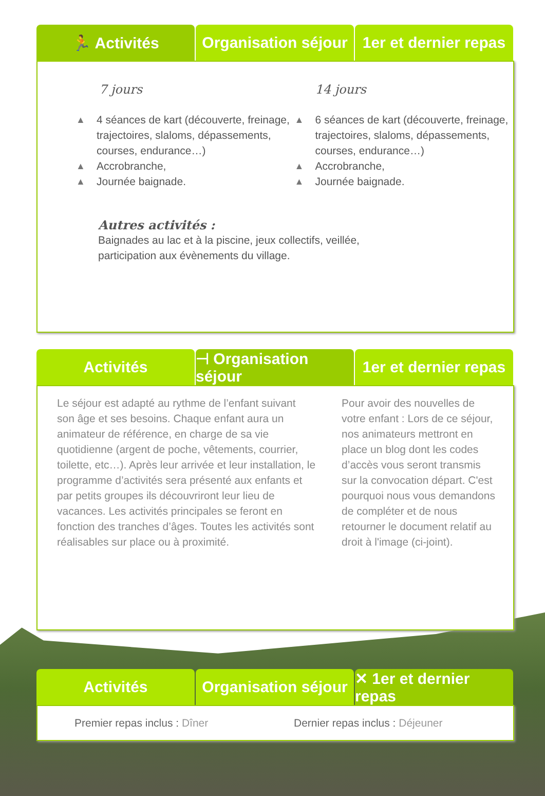🏃 Activités Organisation séjour 1er et dernier repas
7 jours
▲ 4 séances de kart (découverte, freinage, trajectoires, slaloms, dépassements, courses, endurance…)
▲ Accrobranche,
▲ Journée baignade.
14 jours
▲ 6 séances de kart (découverte, freinage, trajectoires, slaloms, dépassements, courses, endurance…)
▲ Accrobranche,
▲ Journée baignade.
Autres activités :
Baignades au lac et à la piscine, jeux collectifs, veillée,
participation aux évènements du village.
Activités ⊣ Organisation séjour 1er et dernier repas
Le séjour est adapté au rythme de l’enfant suivant son âge et ses besoins. Chaque enfant aura un animateur de référence, en charge de sa vie quotidienne (argent de poche, vêtements, courrier, toilette, etc…). Après leur arrivée et leur installation, le programme d’activités sera présenté aux enfants et par petits groupes ils découvriront leur lieu de vacances. Les activités principales se feront en fonction des tranches d’âges. Toutes les activités sont réalisables sur place ou à proximité.
Pour avoir des nouvelles de votre enfant : Lors de ce séjour, nos animateurs mettront en place un blog dont les codes d’accès vous seront transmis sur la convocation départ. C'est pourquoi nous vous demandons de compléter et de nous retourner le document relatif au droit à l'image (ci-joint).
Activités Organisation séjour ✕ 1er et dernier repas
Premier repas inclus : Dîner
Dernier repas inclus : Déjeuner